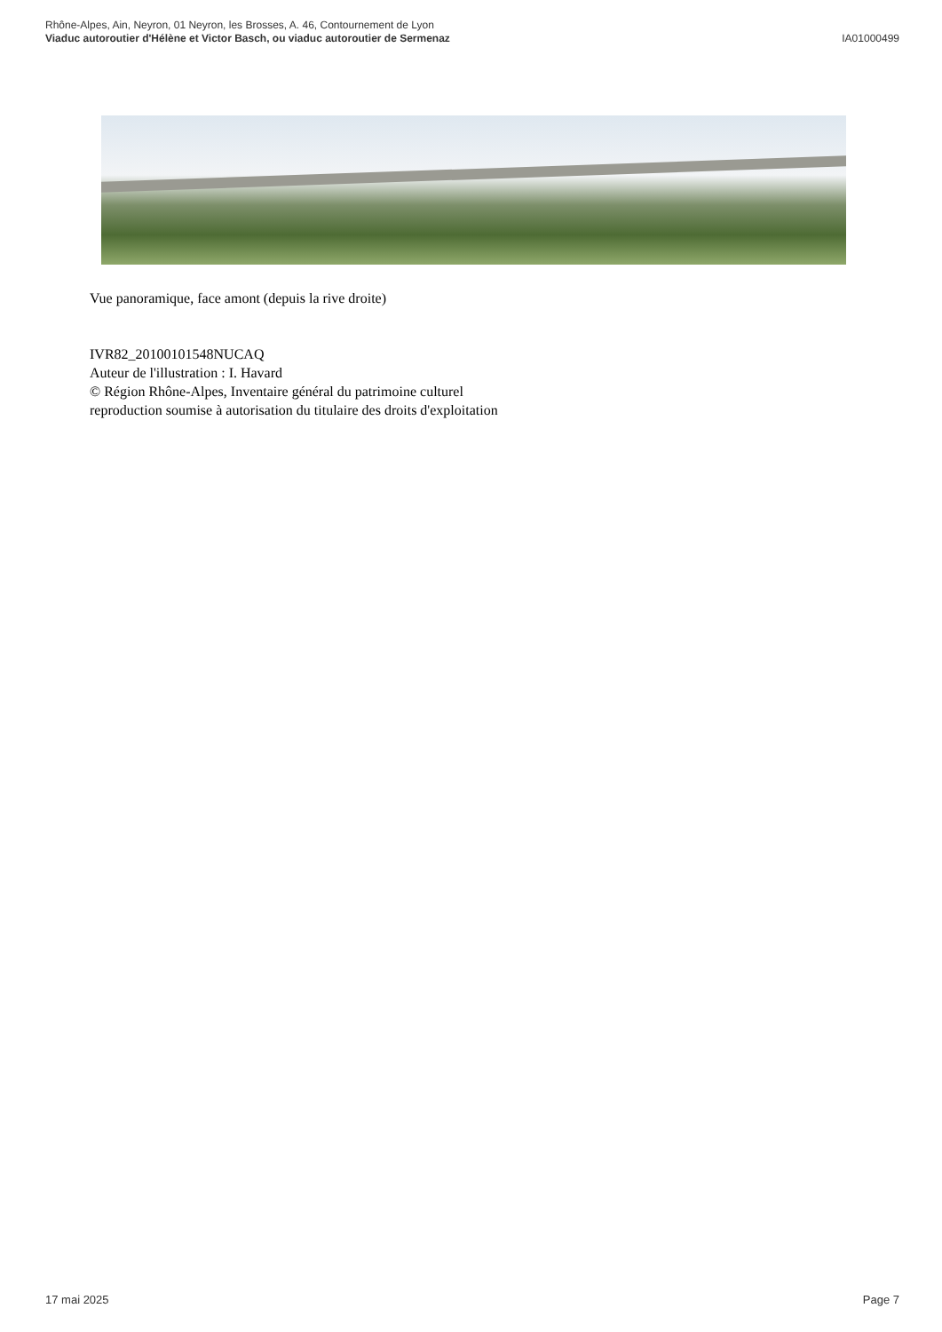IA01000499 Rhône-Alpes, Ain, Neyron, 01 Neyron, les Brosses, A. 46, Contournement de Lyon
Viaduc autoroutier d'Hélène et Victor Basch, ou viaduc autoroutier de Sermenaz
Vue panoramique, face amont (depuis la rive droite)
IVR82_20100101548NUCAQ
Auteur de l'illustration : I. Havard
© Région Rhône-Alpes, Inventaire général du patrimoine culturel
reproduction soumise à autorisation du titulaire des droits d'exploitation
Page 7 17 mai 2025